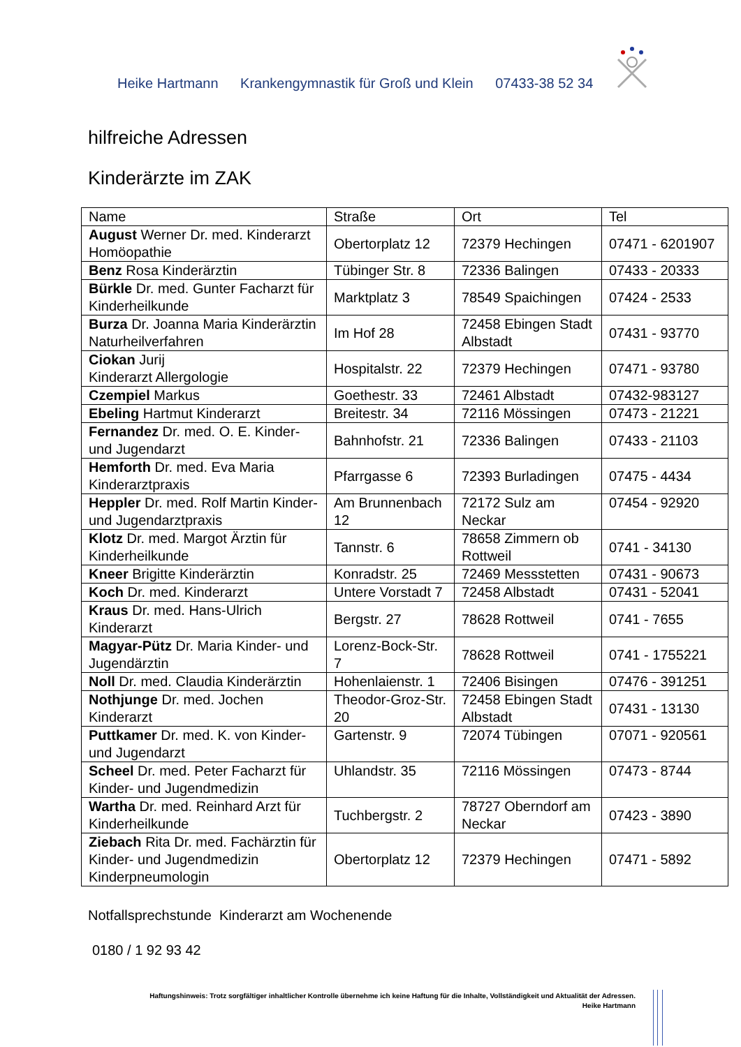Heike Hartmann Krankengymnastik für Groß und Klein 07433-38 52 34
hilfreiche Adressen
Kinderärzte im ZAK
| Name | Straße | Ort | Tel |
| --- | --- | --- | --- |
| August Werner Dr. med. Kinderarzt Homöopathie | Obertorplatz 12 | 72379 Hechingen | 07471 - 6201907 |
| Benz Rosa Kinderärztin | Tübinger Str. 8 | 72336 Balingen | 07433 - 20333 |
| Bürkle Dr. med. Gunter Facharzt für Kinderheilkunde | Marktplatz 3 | 78549 Spaichingen | 07424 - 2533 |
| Burza Dr. Joanna Maria Kinderärztin Naturheilverfahren | Im Hof 28 | 72458 Ebingen Stadt Albstadt | 07431 - 93770 |
| Ciokan Jurij Kinderarzt Allergologie | Hospitalstr. 22 | 72379 Hechingen | 07471 - 93780 |
| Czempiel Markus | Goethestr. 33 | 72461 Albstadt | 07432-983127 |
| Ebeling Hartmut Kinderarzt | Breitestr. 34 | 72116 Mössingen | 07473 - 21221 |
| Fernandez Dr. med. O. E. Kinder- und Jugendarzt | Bahnhofstr. 21 | 72336 Balingen | 07433 - 21103 |
| Hemforth Dr. med. Eva Maria Kinderarztpraxis | Pfarrgasse 6 | 72393 Burladingen | 07475 - 4434 |
| Heppler Dr. med. Rolf Martin Kinder- und Jugendarztpraxis | Am Brunnenbach 12 | 72172 Sulz am Neckar | 07454 - 92920 |
| Klotz Dr. med. Margot Ärztin für Kinderheilkunde | Tannstr. 6 | 78658 Zimmern ob Rottweil | 0741 - 34130 |
| Kneer Brigitte Kinderärztin | Konradstr. 25 | 72469 Messstetten | 07431 - 90673 |
| Koch Dr. med. Kinderarzt | Untere Vorstadt 7 | 72458 Albstadt | 07431 - 52041 |
| Kraus Dr. med. Hans-Ulrich Kinderarzt | Bergstr. 27 | 78628 Rottweil | 0741 - 7655 |
| Magyar-Pütz Dr. Maria Kinder- und Jugendärztin | Lorenz-Bock-Str. 7 | 78628 Rottweil | 0741 - 1755221 |
| Noll Dr. med. Claudia Kinderärztin | Hohenlaienstr. 1 | 72406 Bisingen | 07476 - 391251 |
| Nothjunge Dr. med. Jochen Kinderarzt | Theodor-Groz-Str. 20 | 72458 Ebingen Stadt Albstadt | 07431 - 13130 |
| Puttkamer Dr. med. K. von Kinder- und Jugendarzt | Gartenstr. 9 | 72074 Tübingen | 07071 - 920561 |
| Scheel Dr. med. Peter Facharzt für Kinder- und Jugendmedizin | Uhlandstr. 35 | 72116 Mössingen | 07473 - 8744 |
| Wartha Dr. med. Reinhard Arzt für Kinderheilkunde | Tuchbergstr. 2 | 78727 Oberndorf am Neckar | 07423 - 3890 |
| Ziebach Rita Dr. med. Fachärztin für Kinder- und Jugendmedizin Kinderpneumologin | Obertorplatz 12 | 72379 Hechingen | 07471 - 5892 |
Notfallsprechstunde Kinderarzt am Wochenende
0180 / 1 92 93 42
Haftungshinweis: Trotz sorgfältiger inhaltlicher Kontrolle übernehme ich keine Haftung für die Inhalte, Vollständigkeit und Aktualität der Adressen.
Heike Hartmann